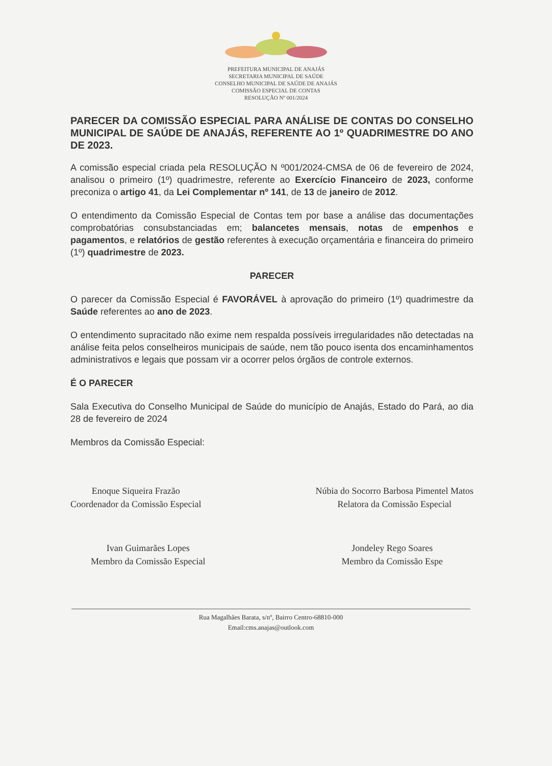PREFEITURA MUNICIPAL DE ANAJÁS
SECRETARIA MUNICIPAL DE SAÚDE
CONSELHO MUNICIPAL DE SAÚDE DE ANAJÁS
COMISSÃO ESPECIAL DE CONTAS
RESOLUÇÃO Nº 001/2024
PARECER DA COMISSÃO ESPECIAL PARA ANÁLISE DE CONTAS DO CONSELHO MUNICIPAL DE SAÚDE DE ANAJÁS, REFERENTE AO 1º QUADRIMESTRE DO ANO DE 2023.
A comissão especial criada pela RESOLUÇÃO N º001/2024-CMSA de 06 de fevereiro de 2024, analisou o primeiro (1º) quadrimestre, referente ao Exercício Financeiro de 2023, conforme preconiza o artigo 41, da Lei Complementar nº 141, de 13 de janeiro de 2012.
O entendimento da Comissão Especial de Contas tem por base a análise das documentações comprobatórias consubstanciadas em; balancetes mensais, notas de empenhos e pagamentos, e relatórios de gestão referentes à execução orçamentária e financeira do primeiro (1º) quadrimestre de 2023.
PARECER
O parecer da Comissão Especial é FAVORÁVEL à aprovação do primeiro (1º) quadrimestre da Saúde referentes ao ano de 2023.
O entendimento supracitado não exime nem respalda possíveis irregularidades não detectadas na análise feita pelos conselheiros municipais de saúde, nem tão pouco isenta dos encaminhamentos administrativos e legais que possam vir a ocorrer pelos órgãos de controle externos.
É O PARECER
Sala Executiva do Conselho Municipal de Saúde do município de Anajás, Estado do Pará, ao dia 28 de fevereiro de 2024
Membros da Comissão Especial:
Enoque Siqueira Frazão
Coordenador da Comissão Especial
Núbia do Socorro Barbosa Pimentel Matos
Relatora da Comissão Especial
Ivan Guimarães Lopes
Membro da Comissão Especial
Jondeley Rego Soares
Membro da Comissão Espe
Rua Magalhães Barata, s/nº, Bairro Centro-68810-000
Email:cms.anajas@outlook.com